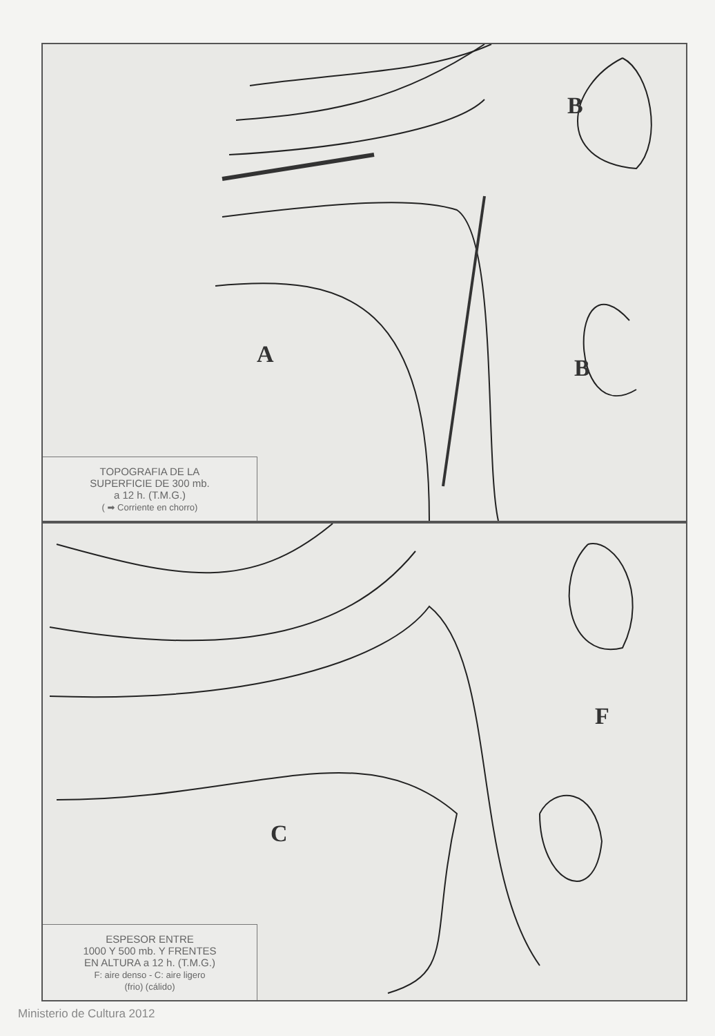A
B
B
TOPOGRAFIA DE LA
SUPERFICIE DE 300 mb.
a 12 h. (T.M.G.)
( ➡ Corriente en chorro)
C
F
ESPESOR ENTRE
1000 Y 500 mb. Y FRENTES
EN ALTURA a 12 h. (T.M.G.)
F: aire denso - C: aire ligero
(frio) (cálido)
Ministerio de Cultura 2012